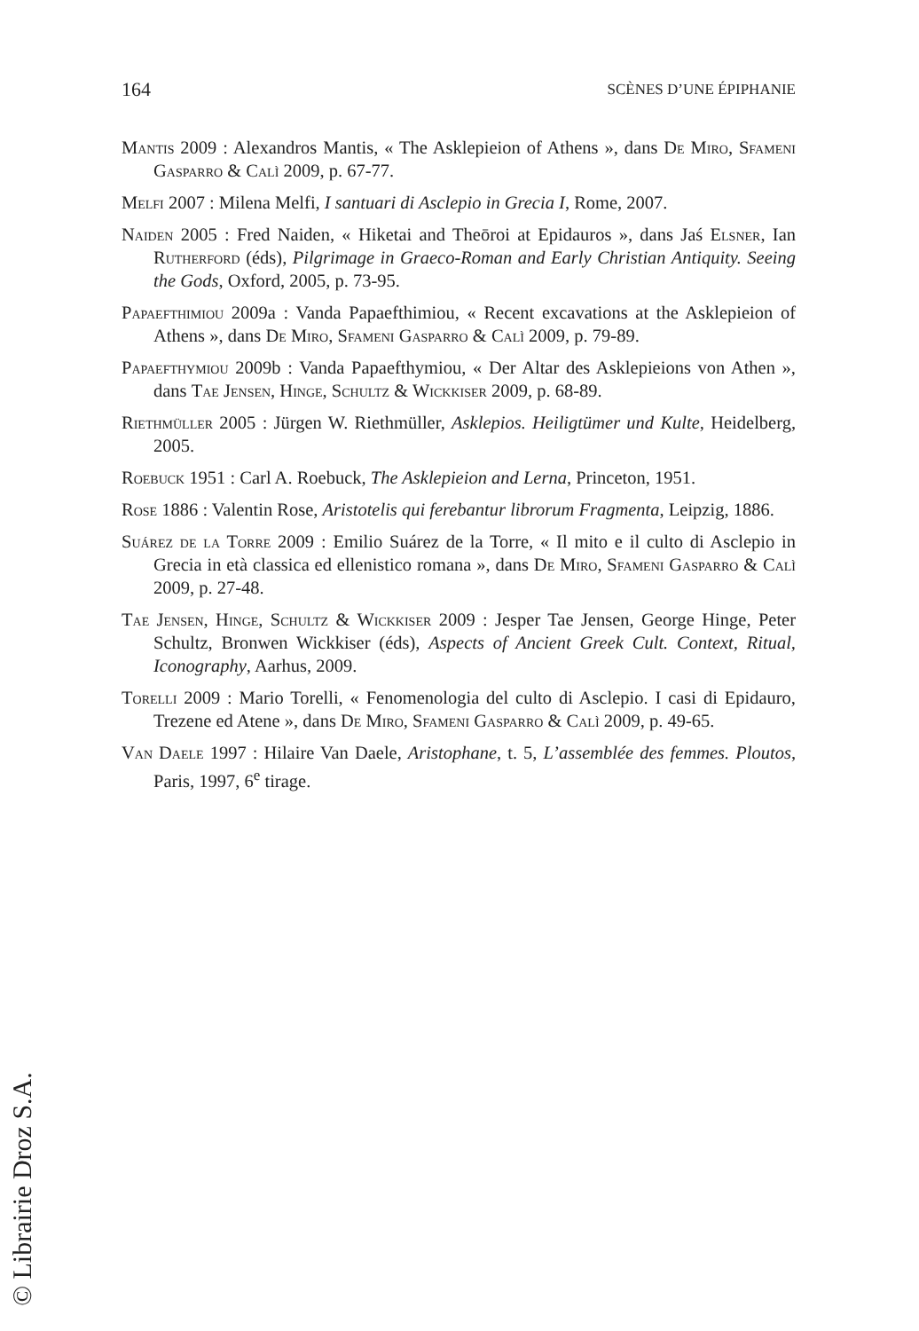164 SCÈNES D’UNE ÉPIPHANIE
Mantis 2009 : Alexandros Mantis, « The Asklepieion of Athens », dans De Miro, Sfameni Gasparro & Calì 2009, p. 67-77.
Melfi 2007 : Milena Melfi, I santuari di Asclepio in Grecia I, Rome, 2007.
Naiden 2005 : Fred Naiden, « Hiketai and Theōroi at Epidauros », dans Jaś Elsner, Ian Rutherford (éds), Pilgrimage in Graeco-Roman and Early Christian Antiquity. Seeing the Gods, Oxford, 2005, p. 73-95.
Papaefthimiou 2009a : Vanda Papaefthimiou, « Recent excavations at the Asklepieion of Athens », dans De Miro, Sfameni Gasparro & Calì 2009, p. 79-89.
Papaefthymiou 2009b : Vanda Papaefthymiou, « Der Altar des Asklepieions von Athen », dans Tae Jensen, Hinge, Schultz & Wickkiser 2009, p. 68-89.
Riethmüller 2005 : Jürgen W. Riethmüller, Asklepios. Heiligtümer und Kulte, Heidelberg, 2005.
Roebuck 1951 : Carl A. Roebuck, The Asklepieion and Lerna, Princeton, 1951.
Rose 1886 : Valentin Rose, Aristotelis qui ferebantur librorum Fragmenta, Leipzig, 1886.
Suárez de la Torre 2009 : Emilio Suárez de la Torre, « Il mito e il culto di Asclepio in Grecia in età classica ed ellenistico romana », dans De Miro, Sfameni Gasparro & Calì 2009, p. 27-48.
Tae Jensen, Hinge, Schultz & Wickkiser 2009 : Jesper Tae Jensen, George Hinge, Peter Schultz, Bronwen Wickkiser (éds), Aspects of Ancient Greek Cult. Context, Ritual, Iconography, Aarhus, 2009.
Torelli 2009 : Mario Torelli, « Fenomenologia del culto di Asclepio. I casi di Epidauro, Trezene ed Atene », dans De Miro, Sfameni Gasparro & Calì 2009, p. 49-65.
Van Daele 1997 : Hilaire Van Daele, Aristophane, t. 5, L’assemblée des femmes. Ploutos, Paris, 1997, 6<sup>e</sup> tirage.
© Librairie Droz S.A.